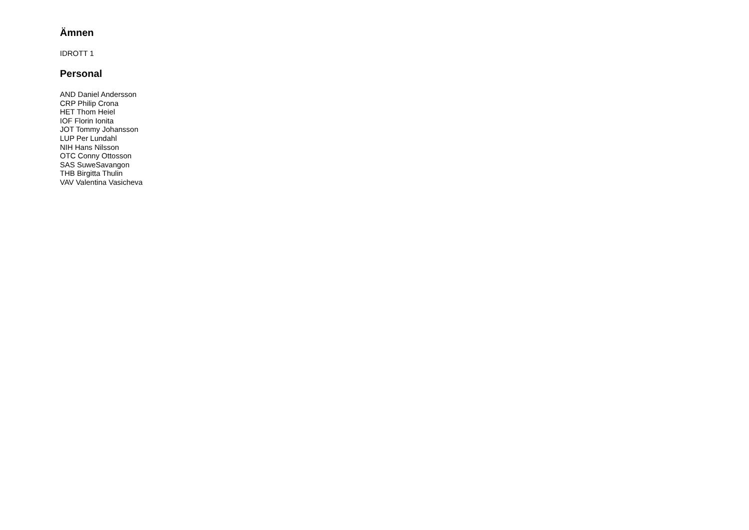Ämnen
IDROTT 1
Personal
AND Daniel Andersson
CRP Philip Crona
HET Thom Heiel
IOF Florin Ionita
JOT Tommy Johansson
LUP Per Lundahl
NIH Hans Nilsson
OTC Conny Ottosson
SAS SuweSavangon
THB Birgitta Thulin
VAV Valentina Vasicheva